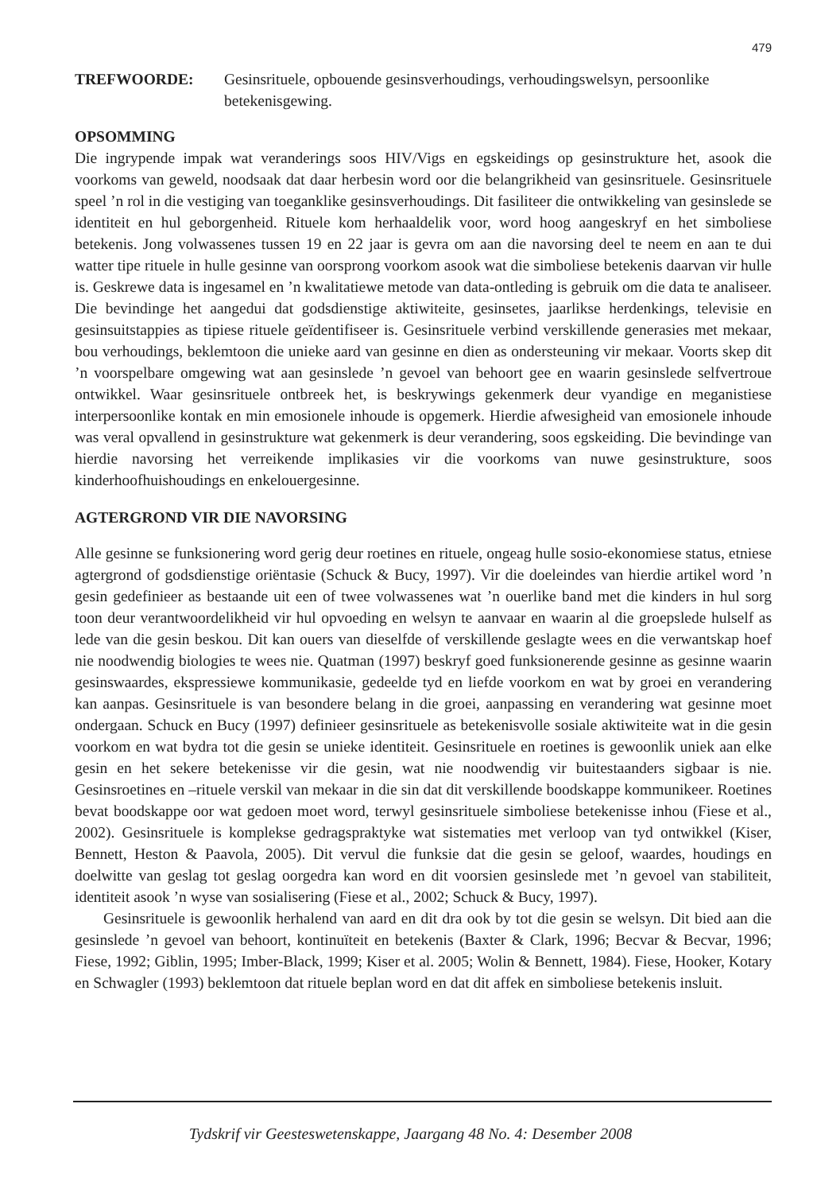479
TREFWOORDE: Gesinsrituele, opbouende gesinsverhoudings, verhoudingswelsyn, persoonlike betekenisgewing.
OPSOMMING
Die ingrypende impak wat veranderings soos HIV/Vigs en egskeidings op gesinstrukture het, asook die voorkoms van geweld, noodsaak dat daar herbesin word oor die belangrikheid van gesinsrituele. Gesinsrituele speel ’n rol in die vestiging van toeganklike gesinsverhoudings. Dit fasiliteer die ontwikkeling van gesinslede se identiteit en hul geborgenheid. Rituele kom herhaaldelik voor, word hoog aangeskryf en het simboliese betekenis. Jong volwassenes tussen 19 en 22 jaar is gevra om aan die navorsing deel te neem en aan te dui watter tipe rituele in hulle gesinne van oorsprong voorkom asook wat die simboliese betekenis daarvan vir hulle is. Geskrewe data is ingesamel en ’n kwalitatiewe metode van data-ontleding is gebruik om die data te analiseer. Die bevindinge het aangedui dat godsdienstige aktiwiteite, gesinsetes, jaarlikse herdenkings, televisie en gesinsuitstappies as tipiese rituele geïdentifiseer is. Gesinsrituele verbind verskillende generasies met mekaar, bou verhoudings, beklemtoon die unieke aard van gesinne en dien as ondersteuning vir mekaar. Voorts skep dit ’n voorspelbare omgewing wat aan gesinslede ’n gevoel van behoort gee en waarin gesinslede selfvertroue ontwikkel. Waar gesinsrituele ontbreek het, is beskrywings gekenmerk deur vyandige en meganistiese interpersoonlike kontak en min emosionele inhoude is opgemerk. Hierdie afwesigheid van emosionele inhoude was veral opvallend in gesinstrukture wat gekenmerk is deur verandering, soos egskeiding. Die bevindinge van hierdie navorsing het verreikende implikasies vir die voorkoms van nuwe gesinstrukture, soos kinderhoofhuishoudings en enkelouergesinne.
AGTERGROND VIR DIE NAVORSING
Alle gesinne se funksionering word gerig deur roetines en rituele, ongeag hulle sosio-ekonomiese status, etniese agtergrond of godsdienstige oriëntasie (Schuck & Bucy, 1997). Vir die doeleindes van hierdie artikel word ’n gesin gedefinieer as bestaande uit een of twee volwassenes wat ’n ouerlike band met die kinders in hul sorg toon deur verantwoordelikheid vir hul opvoeding en welsyn te aanvaar en waarin al die groepslede hulself as lede van die gesin beskou. Dit kan ouers van dieselfde of verskillende geslagte wees en die verwantskap hoef nie noodwendig biologies te wees nie. Quatman (1997) beskryf goed funksionerende gesinne as gesinne waarin gesinswaardes, ekspressiewe kommunikasie, gedeelde tyd en liefde voorkom en wat by groei en verandering kan aanpas. Gesinsrituele is van besondere belang in die groei, aanpassing en verandering wat gesinne moet ondergaan. Schuck en Bucy (1997) definieer gesinsrituele as betekenisvolle sosiale aktiwiteite wat in die gesin voorkom en wat bydra tot die gesin se unieke identiteit. Gesinsrituele en roetines is gewoonlik uniek aan elke gesin en het sekere betekenisse vir die gesin, wat nie noodwendig vir buitestaanders sigbaar is nie. Gesinsroetines en –rituele verskil van mekaar in die sin dat dit verskillende boodskappe kommunikeer. Roetines bevat boodskappe oor wat gedoen moet word, terwyl gesinsrituele simboliese betekenisse inhou (Fiese et al., 2002). Gesinsrituele is komplekse gedragspraktyke wat sistematies met verloop van tyd ontwikkel (Kiser, Bennett, Heston & Paavola, 2005). Dit vervul die funksie dat die gesin se geloof, waardes, houdings en doelwitte van geslag tot geslag oorgedra kan word en dit voorsien gesinslede met ’n gevoel van stabiliteit, identiteit asook ’n wyse van sosialisering (Fiese et al., 2002; Schuck & Bucy, 1997).
Gesinsrituele is gewoonlik herhalend van aard en dit dra ook by tot die gesin se welsyn. Dit bied aan die gesinslede ’n gevoel van behoort, kontinuïteit en betekenis (Baxter & Clark, 1996; Becvar & Becvar, 1996; Fiese, 1992; Giblin, 1995; Imber-Black, 1999; Kiser et al. 2005; Wolin & Bennett, 1984). Fiese, Hooker, Kotary en Schwagler (1993) beklemtoon dat rituele beplan word en dat dit affek en simboliese betekenis insluit.
Tydskrif vir Geesteswetenskappe, Jaargang 48 No. 4: Desember 2008